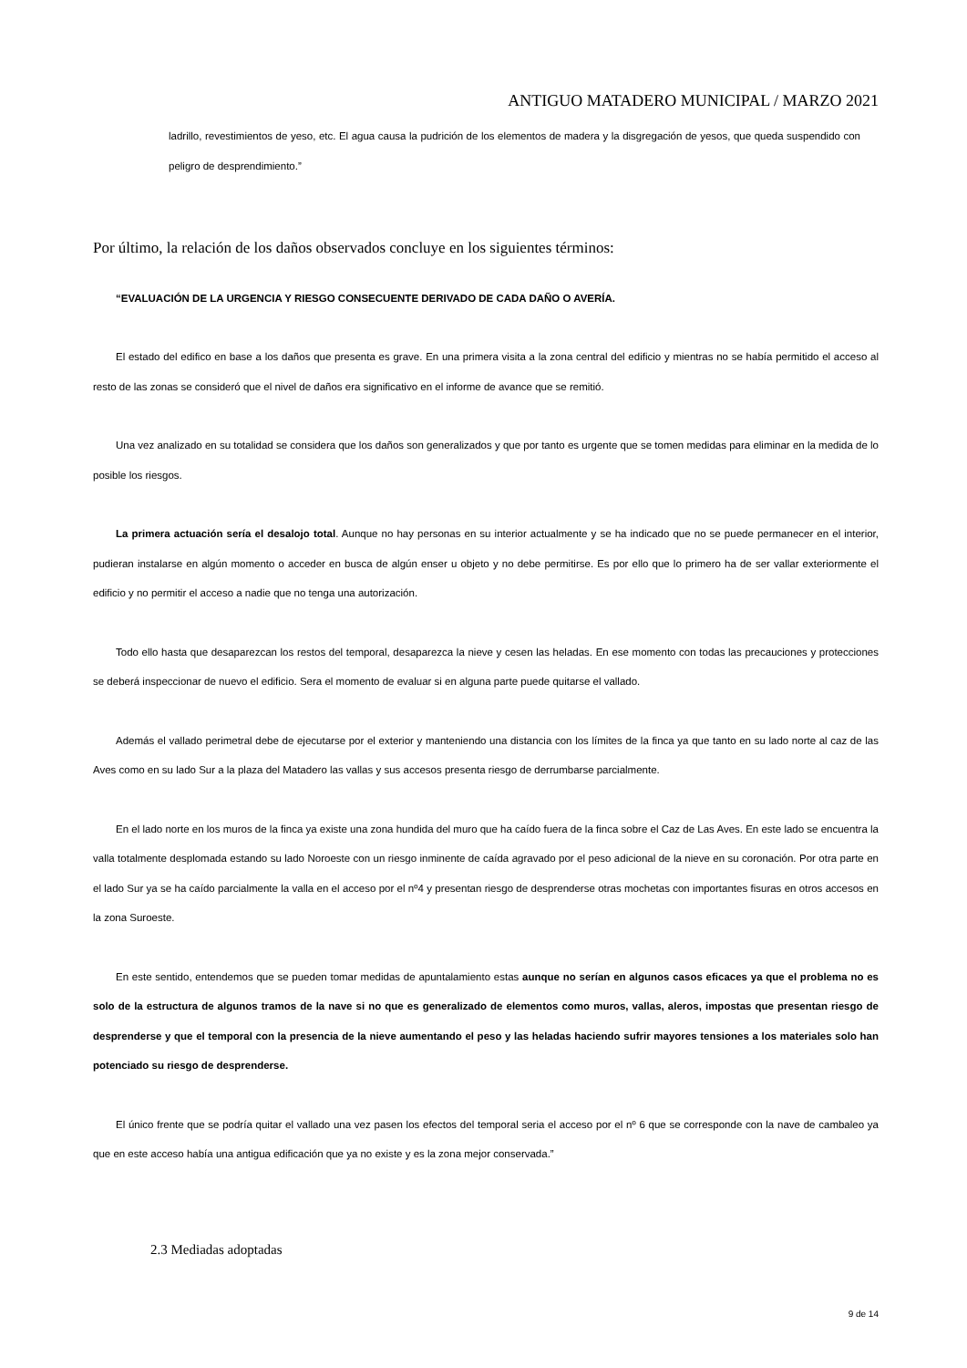ANTIGUO MATADERO MUNICIPAL / MARZO 2021
ladrillo, revestimientos de yeso, etc. El agua causa la pudrición de los elementos de madera y la disgregación de yesos, que queda suspendido con peligro de desprendimiento.”
Por último, la relación de los daños observados concluye en los siguientes términos:
“EVALUACIÓN DE LA URGENCIA Y RIESGO CONSECUENTE DERIVADO DE CADA DAÑO O AVERÍA.
El estado del edifico en base a los daños que presenta es grave. En una primera visita a la zona central del edificio y mientras no se había permitido el acceso al resto de las zonas se consideró que el nivel de daños era significativo en el informe de avance que se remitió.
Una vez analizado en su totalidad se considera que los daños son generalizados y que por tanto es urgente que se tomen medidas para eliminar en la medida de lo posible los riesgos.
La primera actuación sería el desalojo total. Aunque no hay personas en su interior actualmente y se ha indicado que no se puede permanecer en el interior, pudieran instalarse en algún momento o acceder en busca de algún enser u objeto y no debe permitirse. Es por ello que lo primero ha de ser vallar exteriormente el edificio y no permitir el acceso a nadie que no tenga una autorización.
Todo ello hasta que desaparezcan los restos del temporal, desaparezca la nieve y cesen las heladas. En ese momento con todas las precauciones y protecciones se deberá inspeccionar de nuevo el edificio. Sera el momento de evaluar si en alguna parte puede quitarse el vallado.
Además el vallado perimetral debe de ejecutarse por el exterior y manteniendo una distancia con los límites de la finca ya que tanto en su lado norte al caz de las Aves como en su lado Sur a la plaza del Matadero las vallas y sus accesos presenta riesgo de derrumbarse parcialmente.
En el lado norte en los muros de la finca ya existe una zona hundida del muro que ha caído fuera de la finca sobre el Caz de Las Aves. En este lado se encuentra la valla totalmente desplomada estando su lado Noroeste con un riesgo inminente de caída agravado por el peso adicional de la nieve en su coronación. Por otra parte en el lado Sur ya se ha caído parcialmente la valla en el acceso por el nº4 y presentan riesgo de desprenderse otras mochetas con importantes fisuras en otros accesos en la zona Suroeste.
En este sentido, entendemos que se pueden tomar medidas de apuntalamiento estas aunque no serían en algunos casos eficaces ya que el problema no es solo de la estructura de algunos tramos de la nave si no que es generalizado de elementos como muros, vallas, aleros, impostas que presentan riesgo de desprenderse y que el temporal con la presencia de la nieve aumentando el peso y las heladas haciendo sufrir mayores tensiones a los materiales solo han potenciado su riesgo de desprenderse.
El único frente que se podría quitar el vallado una vez pasen los efectos del temporal seria el acceso por el nº 6 que se corresponde con la nave de cambaleo ya que en este acceso había una antigua edificación que ya no existe y es la zona mejor conservada.”
2.3 Mediadas adoptadas
9 de 14